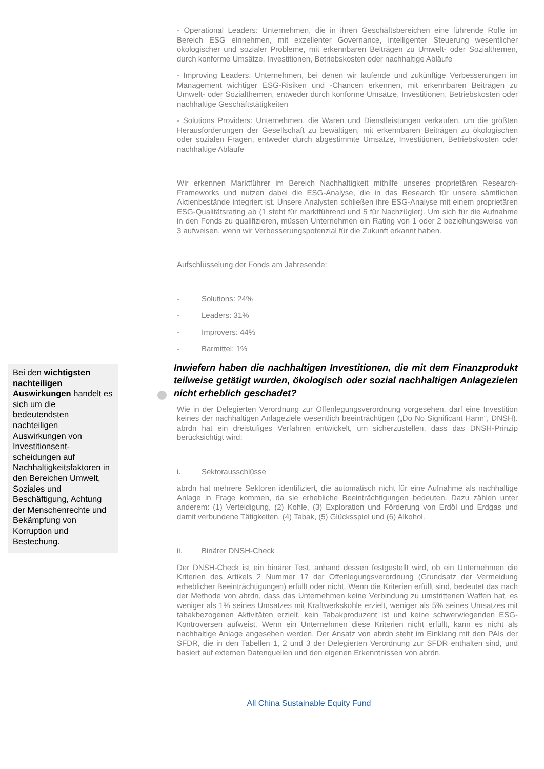Bei den wichtigsten nachteiligen Auswirkungen handelt es sich um die bedeutendsten nachteiligen Auswirkungen von Investitionsent-scheidungen auf Nachhaltigkeitsfaktoren in den Bereichen Umwelt, Soziales und Beschäftigung, Achtung der Menschenrechte und Bekämpfung von Korruption und Bestechung.
- Operational Leaders: Unternehmen, die in ihren Geschäftsbereichen eine führende Rolle im Bereich ESG einnehmen, mit exzellenter Governance, intelligenter Steuerung wesentlicher ökologischer und sozialer Probleme, mit erkennbaren Beiträgen zu Umwelt- oder Sozialthemen, durch konforme Umsätze, Investitionen, Betriebskosten oder nachhaltige Abläufe
- Improving Leaders: Unternehmen, bei denen wir laufende und zukünftige Verbesserungen im Management wichtiger ESG-Risiken und -Chancen erkennen, mit erkennbaren Beiträgen zu Umwelt- oder Sozialthemen, entweder durch konforme Umsätze, Investitionen, Betriebskosten oder nachhaltige Geschäftstätigkeiten
- Solutions Providers: Unternehmen, die Waren und Dienstleistungen verkaufen, um die größten Herausforderungen der Gesellschaft zu bewältigen, mit erkennbaren Beiträgen zu ökologischen oder sozialen Fragen, entweder durch abgestimmte Umsätze, Investitionen, Betriebskosten oder nachhaltige Abläufe
Wir erkennen Marktführer im Bereich Nachhaltigkeit mithilfe unseres proprietären Research-Frameworks und nutzen dabei die ESG-Analyse, die in das Research für unsere sämtlichen Aktienbestände integriert ist. Unsere Analysten schließen ihre ESG-Analyse mit einem proprietären ESG-Qualitätsrating ab (1 steht für marktführend und 5 für Nachzügler). Um sich für die Aufnahme in den Fonds zu qualifizieren, müssen Unternehmen ein Rating von 1 oder 2 beziehungsweise von 3 aufweisen, wenn wir Verbesserungspotenzial für die Zukunft erkannt haben.
Aufschlüsselung der Fonds am Jahresende:
- Solutions: 24%
- Leaders: 31%
- Improvers: 44%
- Barmittel: 1%
Inwiefern haben die nachhaltigen Investitionen, die mit dem Finanzprodukt teilweise getätigt wurden, ökologisch oder sozial nachhaltigen Anlagezielen nicht erheblich geschadet?
Wie in der Delegierten Verordnung zur Offenlegungsverordnung vorgesehen, darf eine Investition keines der nachhaltigen Anlageziele wesentlich beeinträchtigen („Do No Significant Harm“, DNSH). abrdn hat ein dreistufiges Verfahren entwickelt, um sicherzustellen, dass das DNSH-Prinzip berücksichtigt wird:
i. Sektorausschlüsse
abrdn hat mehrere Sektoren identifiziert, die automatisch nicht für eine Aufnahme als nachhaltige Anlage in Frage kommen, da sie erhebliche Beeinträchtigungen bedeuten. Dazu zählen unter anderem: (1) Verteidigung, (2) Kohle, (3) Exploration und Förderung von Erdöl und Erdgas und damit verbundene Tätigkeiten, (4) Tabak, (5) Glücksspiel und (6) Alkohol.
ii. Binärer DNSH-Check
Der DNSH-Check ist ein binärer Test, anhand dessen festgestellt wird, ob ein Unternehmen die Kriterien des Artikels 2 Nummer 17 der Offenlegungsverordnung (Grundsatz der Vermeidung erheblicher Beeinträchtigungen) erfüllt oder nicht. Wenn die Kriterien erfüllt sind, bedeutet das nach der Methode von abrdn, dass das Unternehmen keine Verbindung zu umstrittenen Waffen hat, es weniger als 1% seines Umsatzes mit Kraftwerkskohle erzielt, weniger als 5% seines Umsatzes mit tabakbezogenen Aktivitäten erzielt, kein Tabakproduzent ist und keine schwerwiegenden ESG-Kontroversen aufweist. Wenn ein Unternehmen diese Kriterien nicht erfüllt, kann es nicht als nachhaltige Anlage angesehen werden. Der Ansatz von abrdn steht im Einklang mit den PAIs der SFDR, die in den Tabellen 1, 2 und 3 der Delegierten Verordnung zur SFDR enthalten sind, und basiert auf externen Datenquellen und den eigenen Erkenntnissen von abrdn.
All China Sustainable Equity Fund